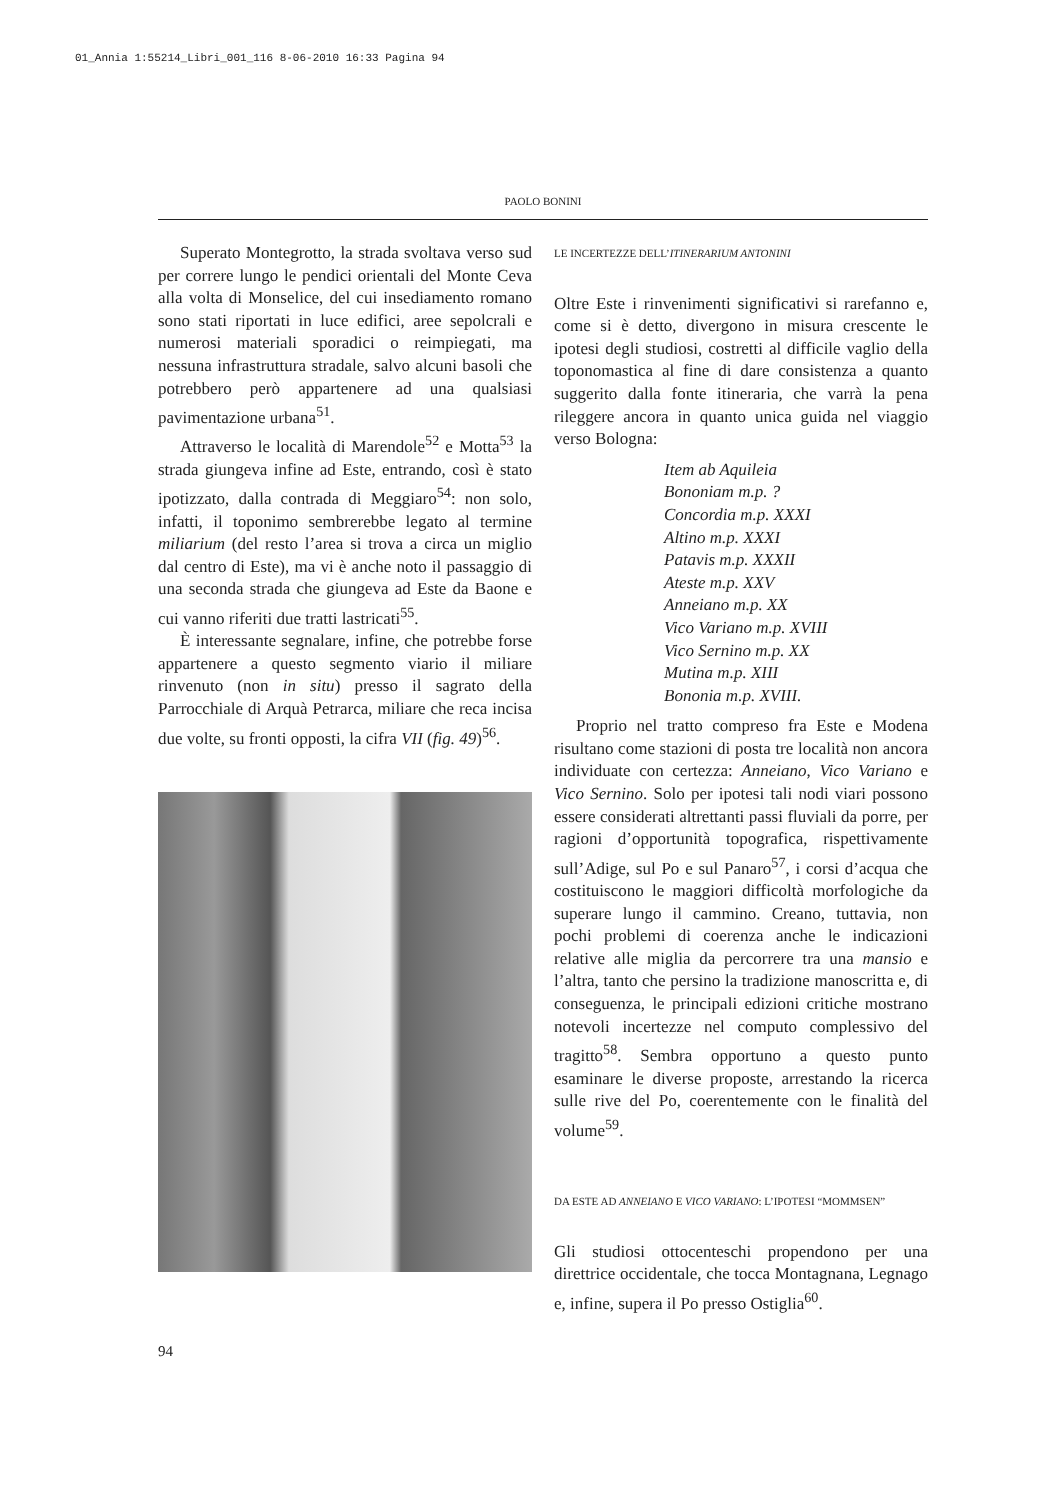01_Annia 1:55214_Libri_001_116 8-06-2010 16:33 Pagina 94
PAOLO BONINI
Superato Montegrotto, la strada svoltava verso sud per correre lungo le pendici orientali del Monte Ceva alla volta di Monselice, del cui insediamento romano sono stati riportati in luce edifici, aree sepolcrali e numerosi materiali sporadici o reimpiegati, ma nessuna infrastruttura stradale, salvo alcuni basoli che potrebbero però appartenere ad una qualsiasi pavimentazione urbana<sup>51</sup>.
Attraverso le località di Marendole<sup>52</sup> e Motta<sup>53</sup> la strada giungeva infine ad Este, entrando, così è stato ipotizzato, dalla contrada di Meggiaro<sup>54</sup>: non solo, infatti, il toponimo sembrerebbe legato al termine miliarium (del resto l’area si trova a circa un miglio dal centro di Este), ma vi è anche noto il passaggio di una seconda strada che giungeva ad Este da Baone e cui vanno riferiti due tratti lastricati<sup>55</sup>.
È interessante segnalare, infine, che potrebbe forse appartenere a questo segmento viario il miliare rinvenuto (non in situ) presso il sagrato della Parrocchiale di Arquà Petrarca, miliare che reca incisa due volte, su fronti opposti, la cifra VII (fig. 49)<sup>56</sup>.
LE INCERTEZZE DELL’ITINERARIUM ANTONINI
Oltre Este i rinvenimenti significativi si rarefanno e, come si è detto, divergono in misura crescente le ipotesi degli studiosi, costretti al difficile vaglio della toponomastica al fine di dare consistenza a quanto suggerito dalla fonte itineraria, che varrà la pena rileggere ancora in quanto unica guida nel viaggio verso Bologna:
Item ab Aquileia
Bononiam m.p. ?
Concordia m.p. XXXI
Altino m.p. XXXI
Patavis m.p. XXXII
Ateste m.p. XXV
Anneiano m.p. XX
Vico Variano m.p. XVIII
Vico Sernino m.p. XX
Mutina m.p. XIII
Bononia m.p. XVIII.
Proprio nel tratto compreso fra Este e Modena risultano come stazioni di posta tre località non ancora individuate con certezza: Anneiano, Vico Variano e Vico Sernino. Solo per ipotesi tali nodi viari possono essere considerati altrettanti passi fluviali da porre, per ragioni d’opportunità topografica, rispettivamente sull’Adige, sul Po e sul Panaro<sup>57</sup>, i corsi d’acqua che costituiscono le maggiori difficoltà morfologiche da superare lungo il cammino. Creano, tuttavia, non pochi problemi di coerenza anche le indicazioni relative alle miglia da percorrere tra una mansio e l’altra, tanto che persino la tradizione manoscritta e, di conseguenza, le principali edizioni critiche mostrano notevoli incertezze nel computo complessivo del tragitto<sup>58</sup>. Sembra opportuno a questo punto esaminare le diverse proposte, arrestando la ricerca sulle rive del Po, coerentemente con le finalità del volume<sup>59</sup>.
DA ESTE AD ANNEIANO E VICO VARIANO: L’IPOTESI “MOMMSEN”
Gli studiosi ottocenteschi propendono per una direttrice occidentale, che tocca Montagnana, Legnago e, infine, supera il Po presso Ostiglia<sup>60</sup>.
94